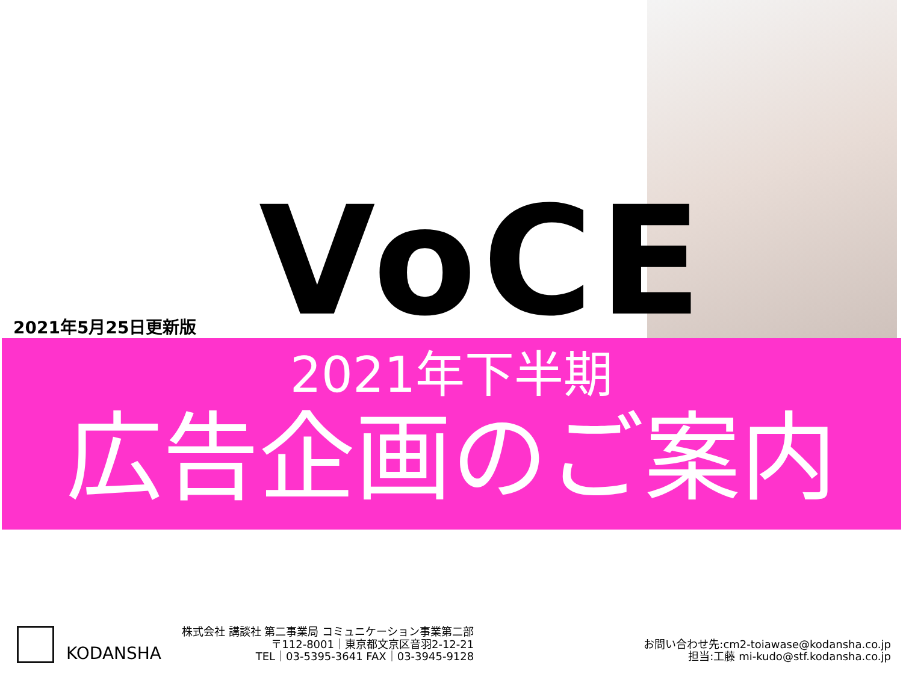VoCE
2021年5月25日更新版
2021年下半期
広告企画のご案内
KODANSHA
株式会社 講談社 第二事業局 コミュニケーション事業第二部
〒112-8001｜東京都文京区音羽2-12-21
TEL｜03-5395-3641 FAX｜03-3945-9128
お問い合わせ先:cm2-toiawase@kodansha.co.jp
担当:工藤 mi-kudo@stf.kodansha.co.jp